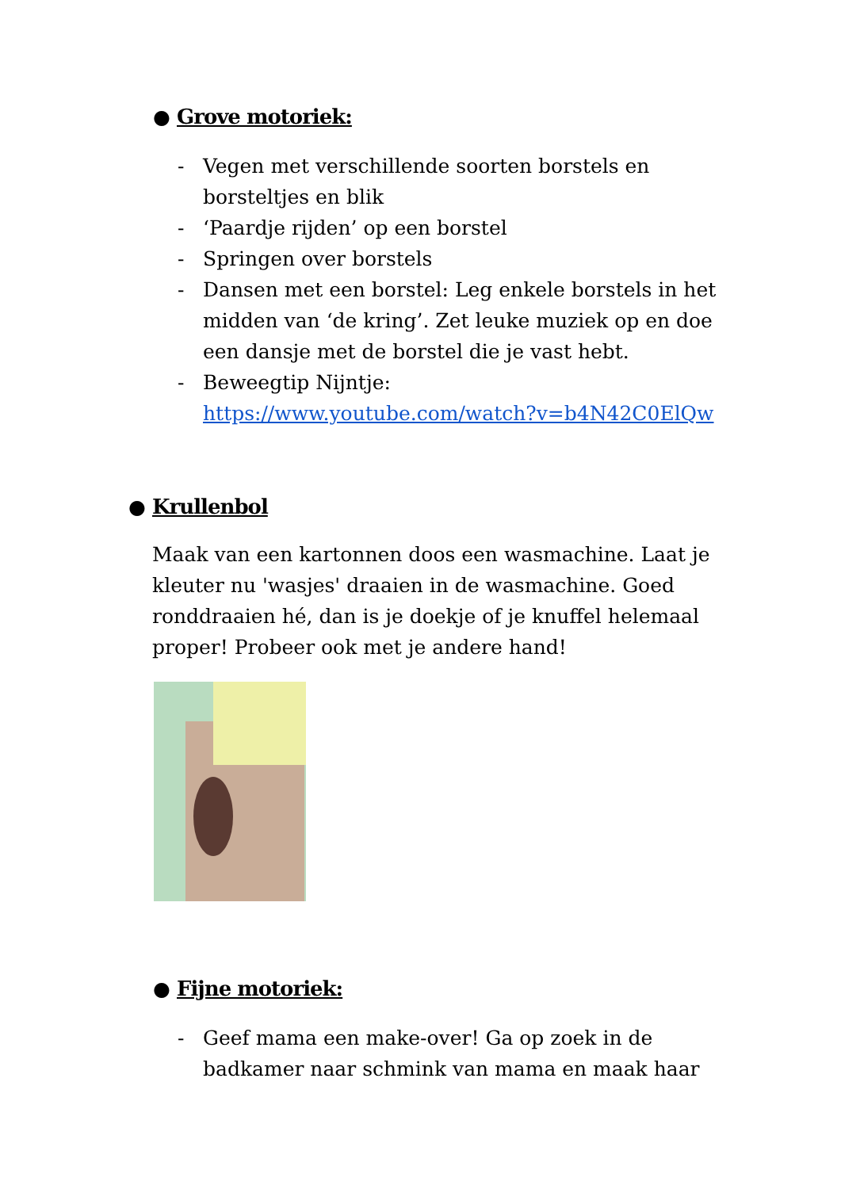● Grove motoriek:
- Vegen met verschillende soorten borstels en borsteltjes en blik
- ‘Paardje rijden’ op een borstel
- Springen over borstels
- Dansen met een borstel: Leg enkele borstels in het midden van ‘de kring’. Zet leuke muziek op en doe een dansje met de borstel die je vast hebt.
- Beweegtip Nijntje:
https://www.youtube.com/watch?v=b4N42C0ElQw
● Krullenbol
Maak van een kartonnen doos een wasmachine. Laat je kleuter nu 'wasjes' draaien in de wasmachine. Goed ronddraaien hé, dan is je doekje of je knuffel helemaal proper! Probeer ook met je andere hand!
● Fijne motoriek:
- Geef mama een make-over! Ga op zoek in de badkamer naar schmink van mama en maak haar